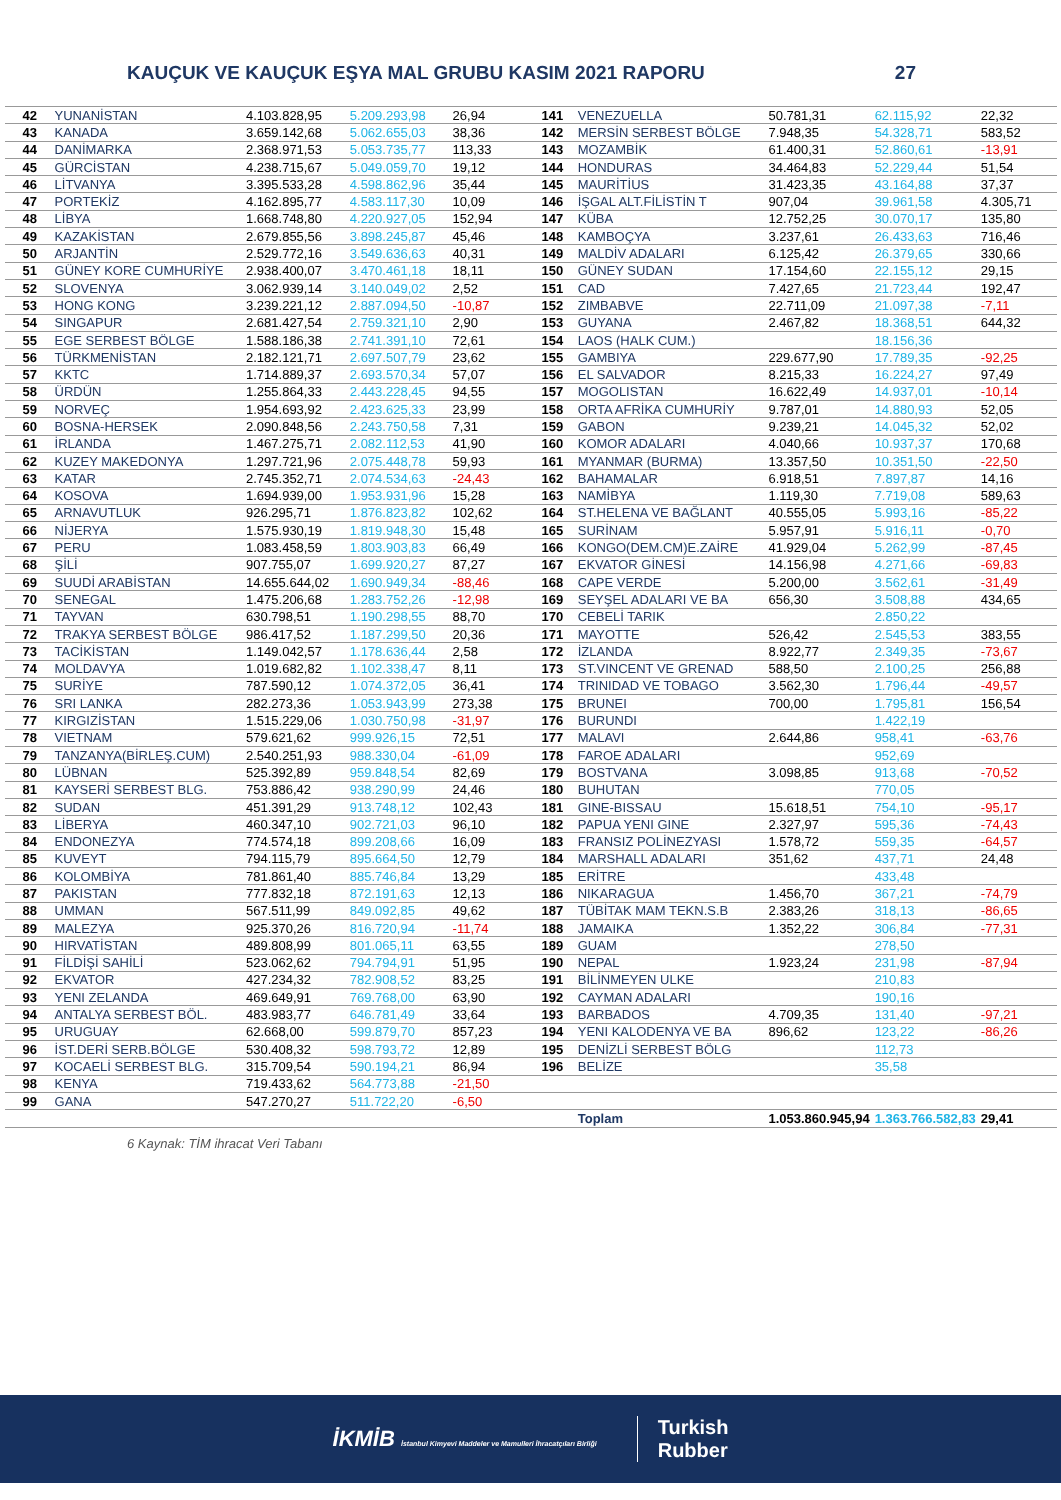KAUÇUK VE KAUÇUK EŞYA MAL GRUBU KASIM 2021 RAPORU 27
| 42 | YUNANİSTAN | 4.103.828,95 | 5.209.293,98 | 26,94 | 141 | VENEZUELLA | 50.781,31 | 62.115,92 | 22,32 |
| 43 | KANADA | 3.659.142,68 | 5.062.655,03 | 38,36 | 142 | MERSİN SERBEST BÖLGE | 7.948,35 | 54.328,71 | 583,52 |
| 44 | DANİMARKA | 2.368.971,53 | 5.053.735,77 | 113,33 | 143 | MOZAMBİK | 61.400,31 | 52.860,61 | -13,91 |
| 45 | GÜRCİSTAN | 4.238.715,67 | 5.049.059,70 | 19,12 | 144 | HONDURAS | 34.464,83 | 52.229,44 | 51,54 |
| 46 | LİTVANYA | 3.395.533,28 | 4.598.862,96 | 35,44 | 145 | MAURİTİUS | 31.423,35 | 43.164,88 | 37,37 |
| 47 | PORTEKİZ | 4.162.895,77 | 4.583.117,30 | 10,09 | 146 | İŞGAL ALT.FİLİSTİN T | 907,04 | 39.961,58 | 4.305,71 |
| 48 | LİBYA | 1.668.748,80 | 4.220.927,05 | 152,94 | 147 | KÜBA | 12.752,25 | 30.070,17 | 135,80 |
| 49 | KAZAKİSTAN | 2.679.855,56 | 3.898.245,87 | 45,46 | 148 | KAMBOÇYA | 3.237,61 | 26.433,63 | 716,46 |
| 50 | ARJANTİN | 2.529.772,16 | 3.549.636,63 | 40,31 | 149 | MALDİV ADALARI | 6.125,42 | 26.379,65 | 330,66 |
| 51 | GÜNEY KORE CUMHURİYE | 2.938.400,07 | 3.470.461,18 | 18,11 | 150 | GÜNEY SUDAN | 17.154,60 | 22.155,12 | 29,15 |
| 52 | SLOVENYA | 3.062.939,14 | 3.140.049,02 | 2,52 | 151 | CAD | 7.427,65 | 21.723,44 | 192,47 |
| 53 | HONG KONG | 3.239.221,12 | 2.887.094,50 | -10,87 | 152 | ZIMBABVE | 22.711,09 | 21.097,38 | -7,11 |
| 54 | SINGAPUR | 2.681.427,54 | 2.759.321,10 | 2,90 | 153 | GUYANA | 2.467,82 | 18.368,51 | 644,32 |
| 55 | EGE SERBEST BÖLGE | 1.588.186,38 | 2.741.391,10 | 72,61 | 154 | LAOS (HALK CUM.) | | 18.156,36 | |
| 56 | TÜRKMENİSTAN | 2.182.121,71 | 2.697.507,79 | 23,62 | 155 | GAMBIYA | 229.677,90 | 17.789,35 | -92,25 |
| 57 | KKTC | 1.714.889,37 | 2.693.570,34 | 57,07 | 156 | EL SALVADOR | 8.215,33 | 16.224,27 | 97,49 |
| 58 | ÜRDÜN | 1.255.864,33 | 2.443.228,45 | 94,55 | 157 | MOGOLISTAN | 16.622,49 | 14.937,01 | -10,14 |
| 59 | NORVEÇ | 1.954.693,92 | 2.423.625,33 | 23,99 | 158 | ORTA AFRİKA CUMHURİY | 9.787,01 | 14.880,93 | 52,05 |
| 60 | BOSNA-HERSEK | 2.090.848,56 | 2.243.750,58 | 7,31 | 159 | GABON | 9.239,21 | 14.045,32 | 52,02 |
| 61 | İRLANDA | 1.467.275,71 | 2.082.112,53 | 41,90 | 160 | KOMOR ADALARI | 4.040,66 | 10.937,37 | 170,68 |
| 62 | KUZEY MAKEDONYA | 1.297.721,96 | 2.075.448,78 | 59,93 | 161 | MYANMAR (BURMA) | 13.357,50 | 10.351,50 | -22,50 |
| 63 | KATAR | 2.745.352,71 | 2.074.534,63 | -24,43 | 162 | BAHAMALAR | 6.918,51 | 7.897,87 | 14,16 |
| 64 | KOSOVA | 1.694.939,00 | 1.953.931,96 | 15,28 | 163 | NAMİBYA | 1.119,30 | 7.719,08 | 589,63 |
| 65 | ARNAVUTLUK | 926.295,71 | 1.876.823,82 | 102,62 | 164 | ST.HELENA VE BAĞLANT | 40.555,05 | 5.993,16 | -85,22 |
| 66 | NİJERYA | 1.575.930,19 | 1.819.948,30 | 15,48 | 165 | SURİNAM | 5.957,91 | 5.916,11 | -0,70 |
| 67 | PERU | 1.083.458,59 | 1.803.903,83 | 66,49 | 166 | KONGO(DEM.CM)E.ZAİRE | 41.929,04 | 5.262,99 | -87,45 |
| 68 | ŞİLİ | 907.755,07 | 1.699.920,27 | 87,27 | 167 | EKVATOR GİNESİ | 14.156,98 | 4.271,66 | -69,83 |
| 69 | SUUDİ ARABİSTAN | 14.655.644,02 | 1.690.949,34 | -88,46 | 168 | CAPE VERDE | 5.200,00 | 3.562,61 | -31,49 |
| 70 | SENEGAL | 1.475.206,68 | 1.283.752,26 | -12,98 | 169 | SEYŞEL ADALARI VE BA | 656,30 | 3.508,88 | 434,65 |
| 71 | TAYVAN | 630.798,51 | 1.190.298,55 | 88,70 | 170 | CEBELİ TARIK | | 2.850,22 | |
| 72 | TRAKYA SERBEST BÖLGE | 986.417,52 | 1.187.299,50 | 20,36 | 171 | MAYOTTE | 526,42 | 2.545,53 | 383,55 |
| 73 | TACİKİSTAN | 1.149.042,57 | 1.178.636,44 | 2,58 | 172 | İZLANDA | 8.922,77 | 2.349,35 | -73,67 |
| 74 | MOLDAVYA | 1.019.682,82 | 1.102.338,47 | 8,11 | 173 | ST.VINCENT VE GRENAD | 588,50 | 2.100,25 | 256,88 |
| 75 | SURİYE | 787.590,12 | 1.074.372,05 | 36,41 | 174 | TRINIDAD VE TOBAGO | 3.562,30 | 1.796,44 | -49,57 |
| 76 | SRI LANKA | 282.273,36 | 1.053.943,99 | 273,38 | 175 | BRUNEI | 700,00 | 1.795,81 | 156,54 |
| 77 | KIRGIZİSTAN | 1.515.229,06 | 1.030.750,98 | -31,97 | 176 | BURUNDI | | 1.422,19 | |
| 78 | VIETNAM | 579.621,62 | 999.926,15 | 72,51 | 177 | MALAVI | 2.644,86 | 958,41 | -63,76 |
| 79 | TANZANYA(BİRLEŞ.CUM) | 2.540.251,93 | 988.330,04 | -61,09 | 178 | FAROE ADALARI | | 952,69 | |
| 80 | LÜBNAN | 525.392,89 | 959.848,54 | 82,69 | 179 | BOSTVANA | 3.098,85 | 913,68 | -70,52 |
| 81 | KAYSERİ SERBEST BLG. | 753.886,42 | 938.290,99 | 24,46 | 180 | BUHUTAN | | 770,05 | |
| 82 | SUDAN | 451.391,29 | 913.748,12 | 102,43 | 181 | GINE-BISSAU | 15.618,51 | 754,10 | -95,17 |
| 83 | LİBERYA | 460.347,10 | 902.721,03 | 96,10 | 182 | PAPUA YENI GINE | 2.327,97 | 595,36 | -74,43 |
| 84 | ENDONEZYA | 774.574,18 | 899.208,66 | 16,09 | 183 | FRANSIZ POLİNEZYASI | 1.578,72 | 559,35 | -64,57 |
| 85 | KUVEYT | 794.115,79 | 895.664,50 | 12,79 | 184 | MARSHALL ADALARI | 351,62 | 437,71 | 24,48 |
| 86 | KOLOMBİYA | 781.861,40 | 885.746,84 | 13,29 | 185 | ERİTRE | | 433,48 | |
| 87 | PAKISTAN | 777.832,18 | 872.191,63 | 12,13 | 186 | NIKARAGUA | 1.456,70 | 367,21 | -74,79 |
| 88 | UMMAN | 567.511,99 | 849.092,85 | 49,62 | 187 | TÜBİTAK MAM TEKN.S.B | 2.383,26 | 318,13 | -86,65 |
| 89 | MALEZYA | 925.370,26 | 816.720,94 | -11,74 | 188 | JAMAIKA | 1.352,22 | 306,84 | -77,31 |
| 90 | HIRVATİSTAN | 489.808,99 | 801.065,11 | 63,55 | 189 | GUAM | | 278,50 | |
| 91 | FİLDİŞİ SAHİLİ | 523.062,62 | 794.794,91 | 51,95 | 190 | NEPAL | 1.923,24 | 231,98 | -87,94 |
| 92 | EKVATOR | 427.234,32 | 782.908,52 | 83,25 | 191 | BİLİNMEYEN ULKE | | 210,83 | |
| 93 | YENI ZELANDA | 469.649,91 | 769.768,00 | 63,90 | 192 | CAYMAN ADALARI | | 190,16 | |
| 94 | ANTALYA SERBEST BÖL. | 483.983,77 | 646.781,49 | 33,64 | 193 | BARBADOS | 4.709,35 | 131,40 | -97,21 |
| 95 | URUGUAY | 62.668,00 | 599.879,70 | 857,23 | 194 | YENI KALODENYA VE BA | 896,62 | 123,22 | -86,26 |
| 96 | İST.DERİ SERB.BÖLGE | 530.408,32 | 598.793,72 | 12,89 | 195 | DENİZLİ SERBEST BÖLG | | 112,73 | |
| 97 | KOCAELİ SERBEST BLG. | 315.709,54 | 590.194,21 | 86,94 | 196 | BELİZE | | 35,58 | |
| 98 | KENYA | 719.433,62 | 564.773,88 | -21,50 | | | | | |
| 99 | GANA | 547.270,27 | 511.722,20 | -6,50 | | | | | |
| | | | | | | Toplam | 1.053.860.945,94 | 1.363.766.582,83 | 29,41 |
6 Kaynak: TİM ihracat Veri Tabanı
İKMİB İstanbul Kimyevi Maddeler ve Mamulleri İhracatçıları Birliği
Turkish
Rubber